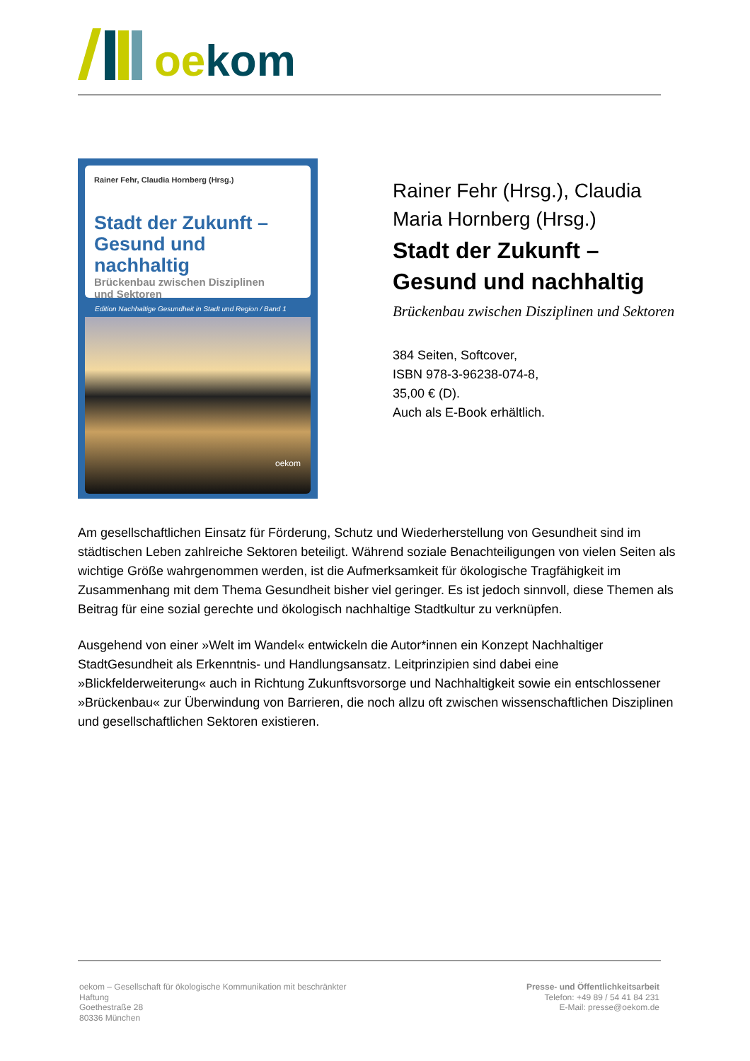oe kom
Rainer Fehr, Claudia Hornberg (Hrsg.)
Stadt der Zukunft –
Gesund und nachhaltig
Brückenbau zwischen Disziplinen
und Sektoren
Edition Nachhaltige Gesundheit in Stadt und Region / Band 1
oekom
Rainer Fehr (Hrsg.), Claudia Maria Hornberg (Hrsg.)
Stadt der Zukunft –
Gesund und nachhaltig
Brückenbau zwischen Disziplinen und Sektoren
384 Seiten, Softcover,
ISBN 978-3-96238-074-8,
35,00 € (D).
Auch als E-Book erhältlich.
Am gesellschaftlichen Einsatz für Förderung, Schutz und Wiederherstellung von Gesundheit sind im städtischen Leben zahlreiche Sektoren beteiligt. Während soziale Benachteiligungen von vielen Seiten als wichtige Größe wahrgenommen werden, ist die Aufmerksamkeit für ökologische Tragfähigkeit im Zusammenhang mit dem Thema Gesundheit bisher viel geringer. Es ist jedoch sinnvoll, diese Themen als Beitrag für eine sozial gerechte und ökologisch nachhaltige Stadtkultur zu verknüpfen.
Ausgehend von einer »Welt im Wandel« entwickeln die Autor*innen ein Konzept Nachhaltiger StadtGesundheit als Erkenntnis- und Handlungsansatz. Leitprinzipien sind dabei eine »Blickfelderweiterung« auch in Richtung Zukunftsvorsorge und Nachhaltigkeit sowie ein entschlossener »Brückenbau« zur Überwindung von Barrieren, die noch allzu oft zwischen wissenschaftlichen Disziplinen und gesellschaftlichen Sektoren existieren.
oekom – Gesellschaft für ökologische Kommunikation mit beschränkter Haftung
Goethestraße 28
80336 München
Presse- und Öffentlichkeitsarbeit
Telefon: +49 89 / 54 41 84 231
E-Mail: presse@oekom.de